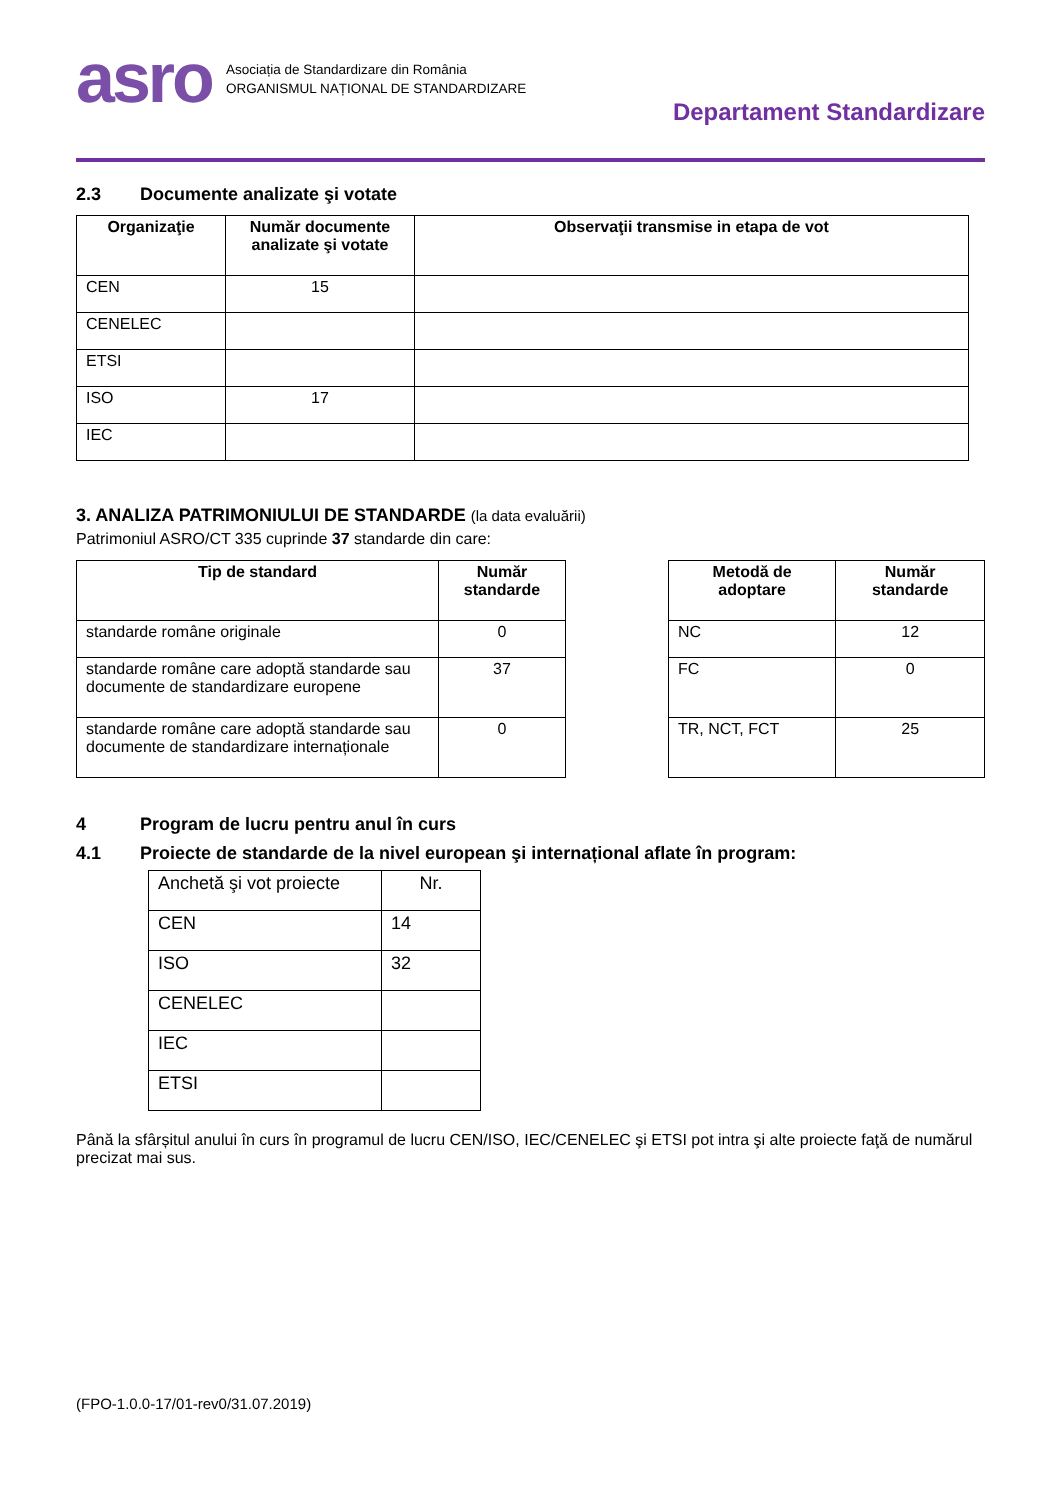asro
Asociația de Standardizare din România
ORGANISMUL NAȚIONAL DE STANDARDIZARE
Departament Standardizare
2.3 Documente analizate şi votate
| Organizaţie | Număr documente analizate şi votate | Observaţii transmise in etapa de vot |
| --- | --- | --- |
| CEN | 15 | |
| CENELEC | | |
| ETSI | | |
| ISO | 17 | |
| IEC | | |
3. ANALIZA PATRIMONIULUI DE STANDARDE (la data evaluării)
Patrimoniul ASRO/CT 335 cuprinde 37 standarde din care:
| Tip de standard | Număr standarde |
| --- | --- |
| standarde române originale | 0 |
| standarde române care adoptă standarde sau documente de standardizare europene | 37 |
| standarde române care adoptă standarde sau documente de standardizare internaționale | 0 |
| Metodă de adoptare | Număr standarde |
| --- | --- |
| NC | 12 |
| FC | 0 |
| TR, NCT, FCT | 25 |
4 Program de lucru pentru anul în curs
4.1 Proiecte de standarde de la nivel european şi internațional aflate în program:
| Anchetă şi vot proiecte | Nr. |
| CEN | 14 |
| ISO | 32 |
| CENELEC | |
| IEC | |
| ETSI | |
Până la sfârșitul anului în curs în programul de lucru CEN/ISO, IEC/CENELEC şi ETSI pot intra şi alte proiecte faţă de numărul precizat mai sus.
(FPO-1.0.0-17/01-rev0/31.07.2019)